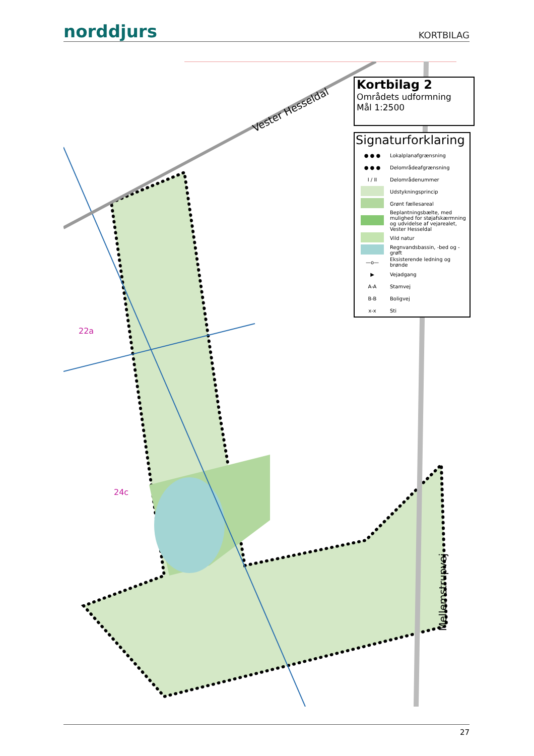norddjurs
KORTBILAG
Vester Hesseldal
Mellemstrupvej
22a
24c
Kortbilag 2
Områdets udformning
Mål 1:2500
Signaturforklaring
● ● ● Lokalplanafgrænsning
● ● ● Delområdeafgrænsning
I / II Delområdenummer
Udstykningsprincip
Grønt fællesareal
Beplantningsbælte, med mulighed for støjafskærmning og udvidelse af vejarealet, Vester Hesseldal
Vild natur
Regnvandsbassin, -bed og -grøft
—o— Eksisterende ledning og brønde
▶ Vejadgang
A-A Stamvej
B-B Boligvej
x-x Sti
27